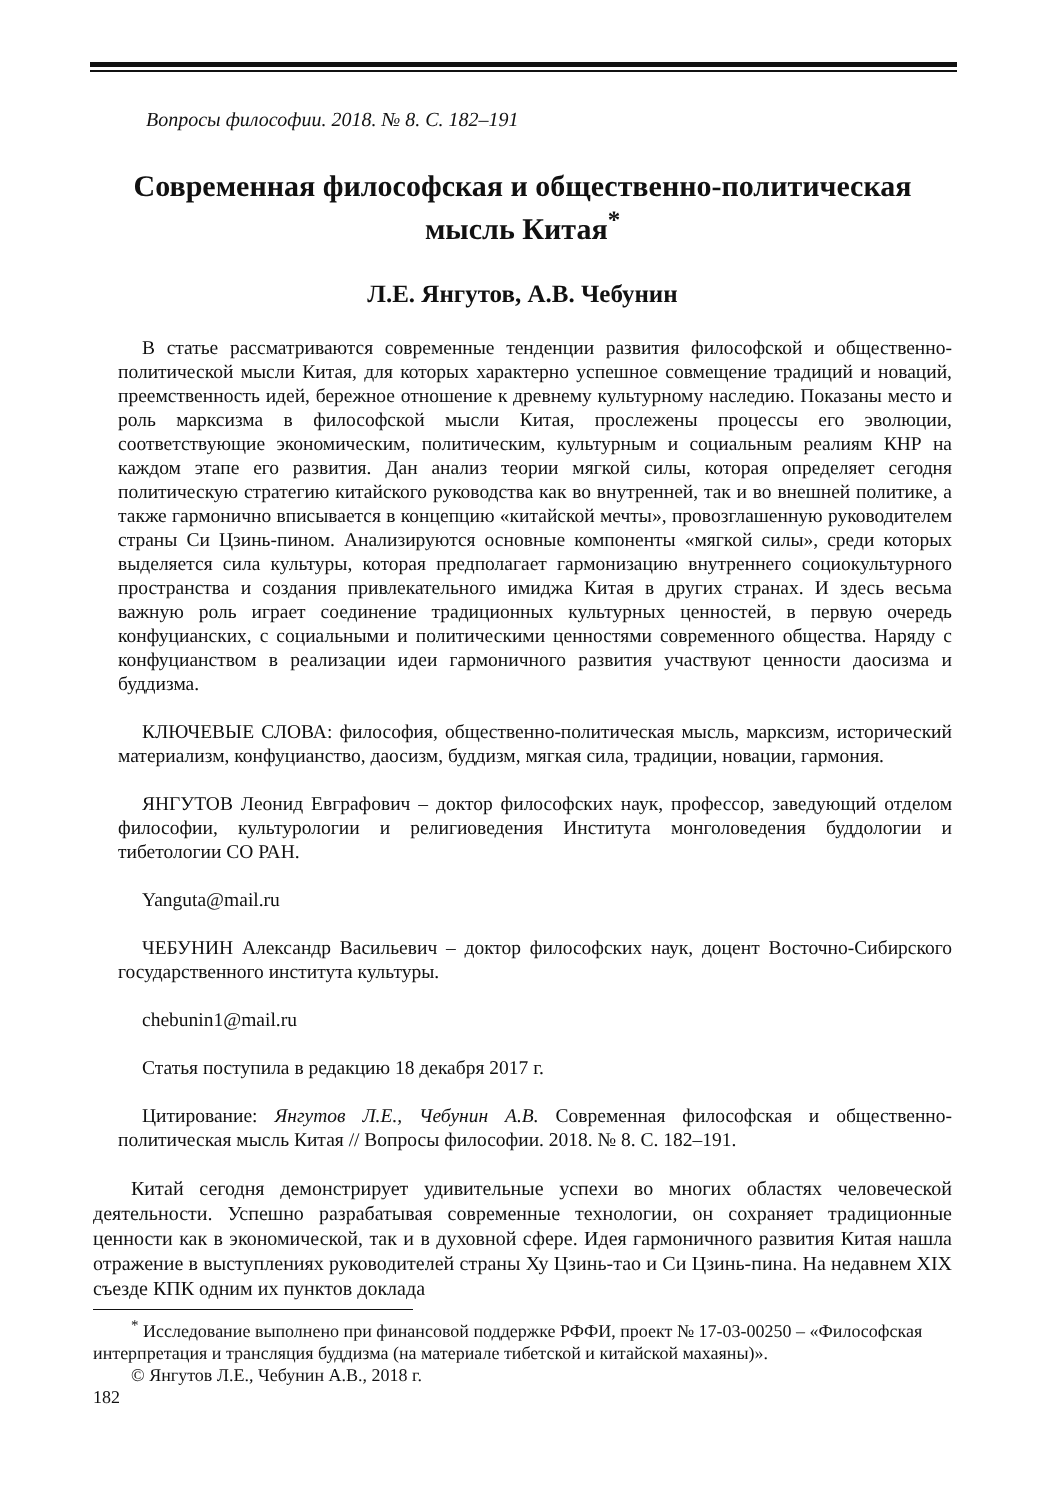Вопросы философии. 2018. № 8. С. 182–191
Современная философская и общественно-политическая мысль Китая<sup>*</sup>
Л.Е. Янгутов, А.В. Чебунин
В статье рассматриваются современные тенденции развития философской и общественно-политической мысли Китая, для которых характерно успешное совмещение традиций и новаций, преемственность идей, бережное отношение к древнему культурному наследию. Показаны место и роль марксизма в философской мысли Китая, прослежены процессы его эволюции, соответствующие экономическим, политическим, культурным и социальным реалиям КНР на каждом этапе его развития. Дан анализ теории мягкой силы, которая определяет сегодня политическую стратегию китайского руководства как во внутренней, так и во внешней политике, а также гармонично вписывается в концепцию «китайской мечты», провозглашенную руководителем страны Си Цзинь-пином. Анализируются основные компоненты «мягкой силы», среди которых выделяется сила культуры, которая предполагает гармонизацию внутреннего социокультурного пространства и создания привлекательного имиджа Китая в других странах. И здесь весьма важную роль играет соединение традиционных культурных ценностей, в первую очередь конфуцианских, с социальными и политическими ценностями современного общества. Наряду с конфуцианством в реализации идеи гармоничного развития участвуют ценности даосизма и буддизма.
КЛЮЧЕВЫЕ СЛОВА: философия, общественно-политическая мысль, марксизм, исторический материализм, конфуцианство, даосизм, буддизм, мягкая сила, традиции, новации, гармония.
ЯНГУТОВ Леонид Евграфович – доктор философских наук, профессор, заведующий отделом философии, культурологии и религиоведения Института монголоведения буддологии и тибетологии СО РАН.
Yanguta@mail.ru
ЧЕБУНИН Александр Васильевич – доктор философских наук, доцент Восточно-Сибирского государственного института культуры.
chebunin1@mail.ru
Статья поступила в редакцию 18 декабря 2017 г.
Цитирование: Янгутов Л.Е., Чебунин А.В. Современная философская и общественно-политическая мысль Китая // Вопросы философии. 2018. № 8. С. 182–191.
Китай сегодня демонстрирует удивительные успехи во многих областях человеческой деятельности. Успешно разрабатывая современные технологии, он сохраняет традиционные ценности как в экономической, так и в духовной сфере. Идея гармоничного развития Китая нашла отражение в выступлениях руководителей страны Ху Цзинь-тао и Си Цзинь-пина. На недавнем XIX съезде КПК одним их пунктов доклада
<sup>*</sup> Исследование выполнено при финансовой поддержке РФФИ, проект № 17-03-00250 – «Философская интерпретация и трансляция буддизма (на материале тибетской и китайской махаяны)».
© Янгутов Л.Е., Чебунин А.В., 2018 г.
182